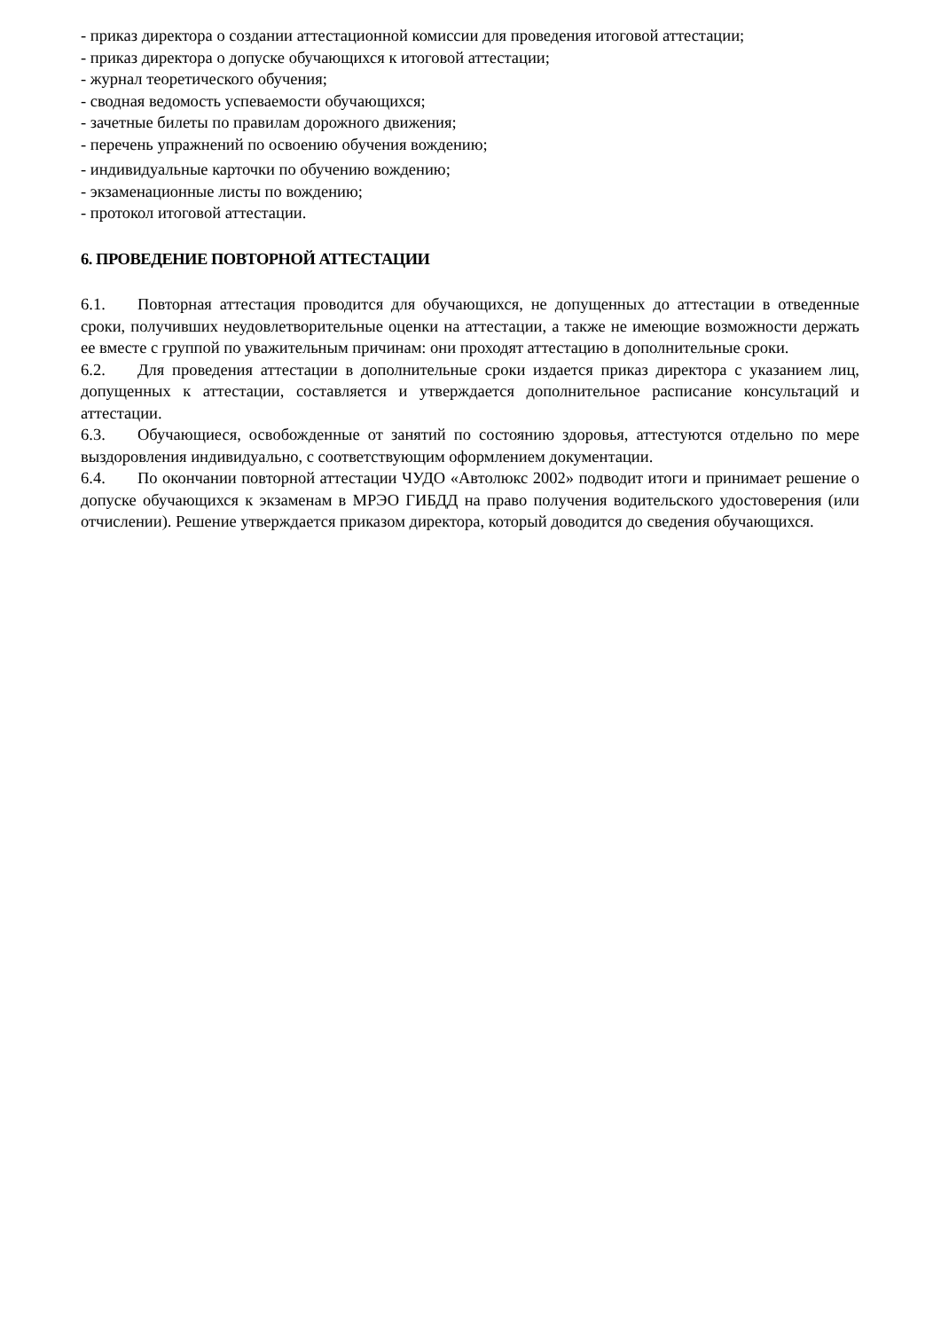- приказ директора о создании аттестационной комиссии для проведения итоговой аттестации;
- приказ директора о допуске обучающихся к итоговой аттестации;
- журнал теоретического обучения;
- сводная ведомость успеваемости обучающихся;
- зачетные билеты по правилам дорожного движения;
- перечень упражнений по освоению обучения вождению;
- индивидуальные карточки по обучению вождению;
- экзаменационные листы по вождению;
- протокол итоговой аттестации.
6. ПРОВЕДЕНИЕ ПОВТОРНОЙ АТТЕСТАЦИИ
6.1. Повторная аттестация проводится для обучающихся, не допущенных до аттестации в отведенные сроки, получивших неудовлетворительные оценки на аттестации, а также не имеющие возможности держать ее вместе с группой по уважительным причинам: они проходят аттестацию в дополнительные сроки.
6.2. Для проведения аттестации в дополнительные сроки издается приказ директора с указанием лиц, допущенных к аттестации, составляется и утверждается дополнительное расписание консультаций и аттестации.
6.3. Обучающиеся, освобожденные от занятий по состоянию здоровья, аттестуются отдельно по мере выздоровления индивидуально, с соответствующим оформлением документации.
6.4. По окончании повторной аттестации ЧУДО «Автолюкс 2002» подводит итоги и принимает решение о допуске обучающихся к экзаменам в МРЭО ГИБДД на право получения водительского удостоверения (или отчислении). Решение утверждается приказом директора, который доводится до сведения обучающихся.